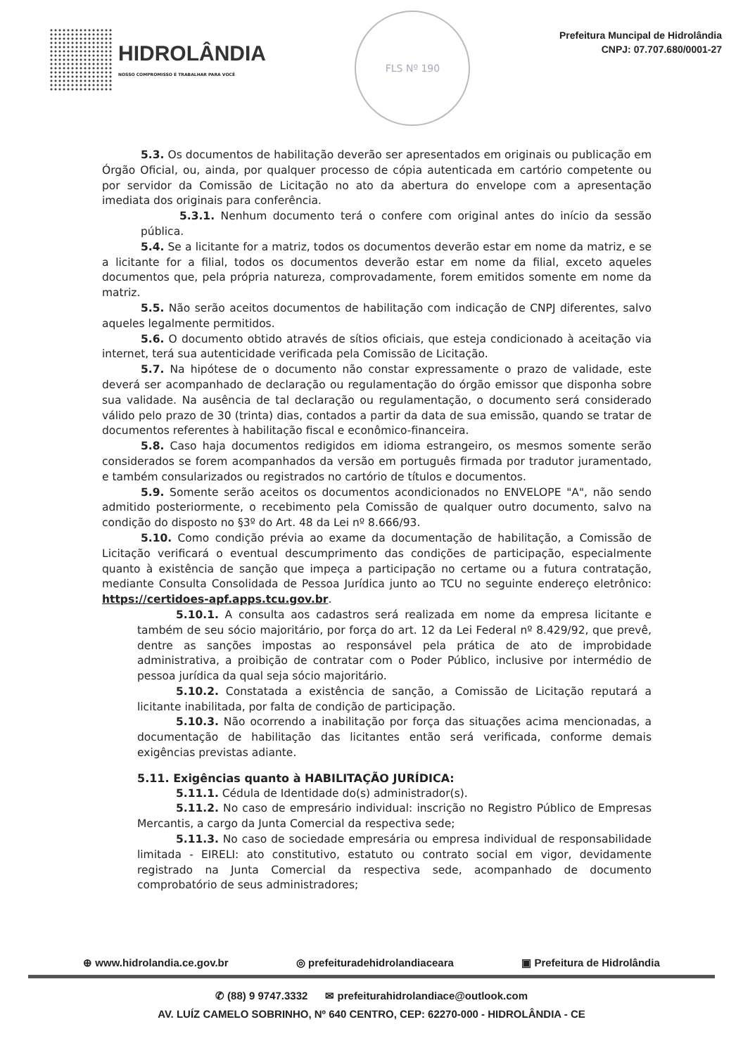HIDROLÂNDIA
NOSSO COMPROMISSO É TRABALHAR PARA VOCÊ
FLS Nº 190
Prefeitura Muncipal de Hidrolândia
CNPJ: 07.707.680/0001-27
5.3. Os documentos de habilitação deverão ser apresentados em originais ou publicação em Órgão Oficial, ou, ainda, por qualquer processo de cópia autenticada em cartório competente ou por servidor da Comissão de Licitação no ato da abertura do envelope com a apresentação imediata dos originais para conferência.
5.3.1. Nenhum documento terá o confere com original antes do início da sessão pública.
5.4. Se a licitante for a matriz, todos os documentos deverão estar em nome da matriz, e se a licitante for a filial, todos os documentos deverão estar em nome da filial, exceto aqueles documentos que, pela própria natureza, comprovadamente, forem emitidos somente em nome da matriz.
5.5. Não serão aceitos documentos de habilitação com indicação de CNPJ diferentes, salvo aqueles legalmente permitidos.
5.6. O documento obtido através de sítios oficiais, que esteja condicionado à aceitação via internet, terá sua autenticidade verificada pela Comissão de Licitação.
5.7. Na hipótese de o documento não constar expressamente o prazo de validade, este deverá ser acompanhado de declaração ou regulamentação do órgão emissor que disponha sobre sua validade. Na ausência de tal declaração ou regulamentação, o documento será considerado válido pelo prazo de 30 (trinta) dias, contados a partir da data de sua emissão, quando se tratar de documentos referentes à habilitação fiscal e econômico-financeira.
5.8. Caso haja documentos redigidos em idioma estrangeiro, os mesmos somente serão considerados se forem acompanhados da versão em português firmada por tradutor juramentado, e também consularizados ou registrados no cartório de títulos e documentos.
5.9. Somente serão aceitos os documentos acondicionados no ENVELOPE "A", não sendo admitido posteriormente, o recebimento pela Comissão de qualquer outro documento, salvo na condição do disposto no §3º do Art. 48 da Lei nº 8.666/93.
5.10. Como condição prévia ao exame da documentação de habilitação, a Comissão de Licitação verificará o eventual descumprimento das condições de participação, especialmente quanto à existência de sanção que impeça a participação no certame ou a futura contratação, mediante Consulta Consolidada de Pessoa Jurídica junto ao TCU no seguinte endereço eletrônico: https://certidoes-apf.apps.tcu.gov.br.
5.10.1. A consulta aos cadastros será realizada em nome da empresa licitante e também de seu sócio majoritário, por força do art. 12 da Lei Federal nº 8.429/92, que prevê, dentre as sanções impostas ao responsável pela prática de ato de improbidade administrativa, a proibição de contratar com o Poder Público, inclusive por intermédio de pessoa jurídica da qual seja sócio majoritário.
5.10.2. Constatada a existência de sanção, a Comissão de Licitação reputará a licitante inabilitada, por falta de condição de participação.
5.10.3. Não ocorrendo a inabilitação por força das situações acima mencionadas, a documentação de habilitação das licitantes então será verificada, conforme demais exigências previstas adiante.
5.11. Exigências quanto à HABILITAÇÃO JURÍDICA:
5.11.1. Cédula de Identidade do(s) administrador(s).
5.11.2. No caso de empresário individual: inscrição no Registro Público de Empresas Mercantis, a cargo da Junta Comercial da respectiva sede;
5.11.3. No caso de sociedade empresária ou empresa individual de responsabilidade limitada - EIRELI: ato constitutivo, estatuto ou contrato social em vigor, devidamente registrado na Junta Comercial da respectiva sede, acompanhado de documento comprobatório de seus administradores;
⊕ www.hidrolandia.ce.gov.br ◎ prefeituradehidrolandiaceara ▣ Prefeitura de Hidrolândia
✆ (88) 9 9747.3332 ✉ prefeiturahidrolandiace@outlook.com
AV. LUÍZ CAMELO SOBRINHO, Nº 640 CENTRO, CEP: 62270-000 - HIDROLÂNDIA - CE